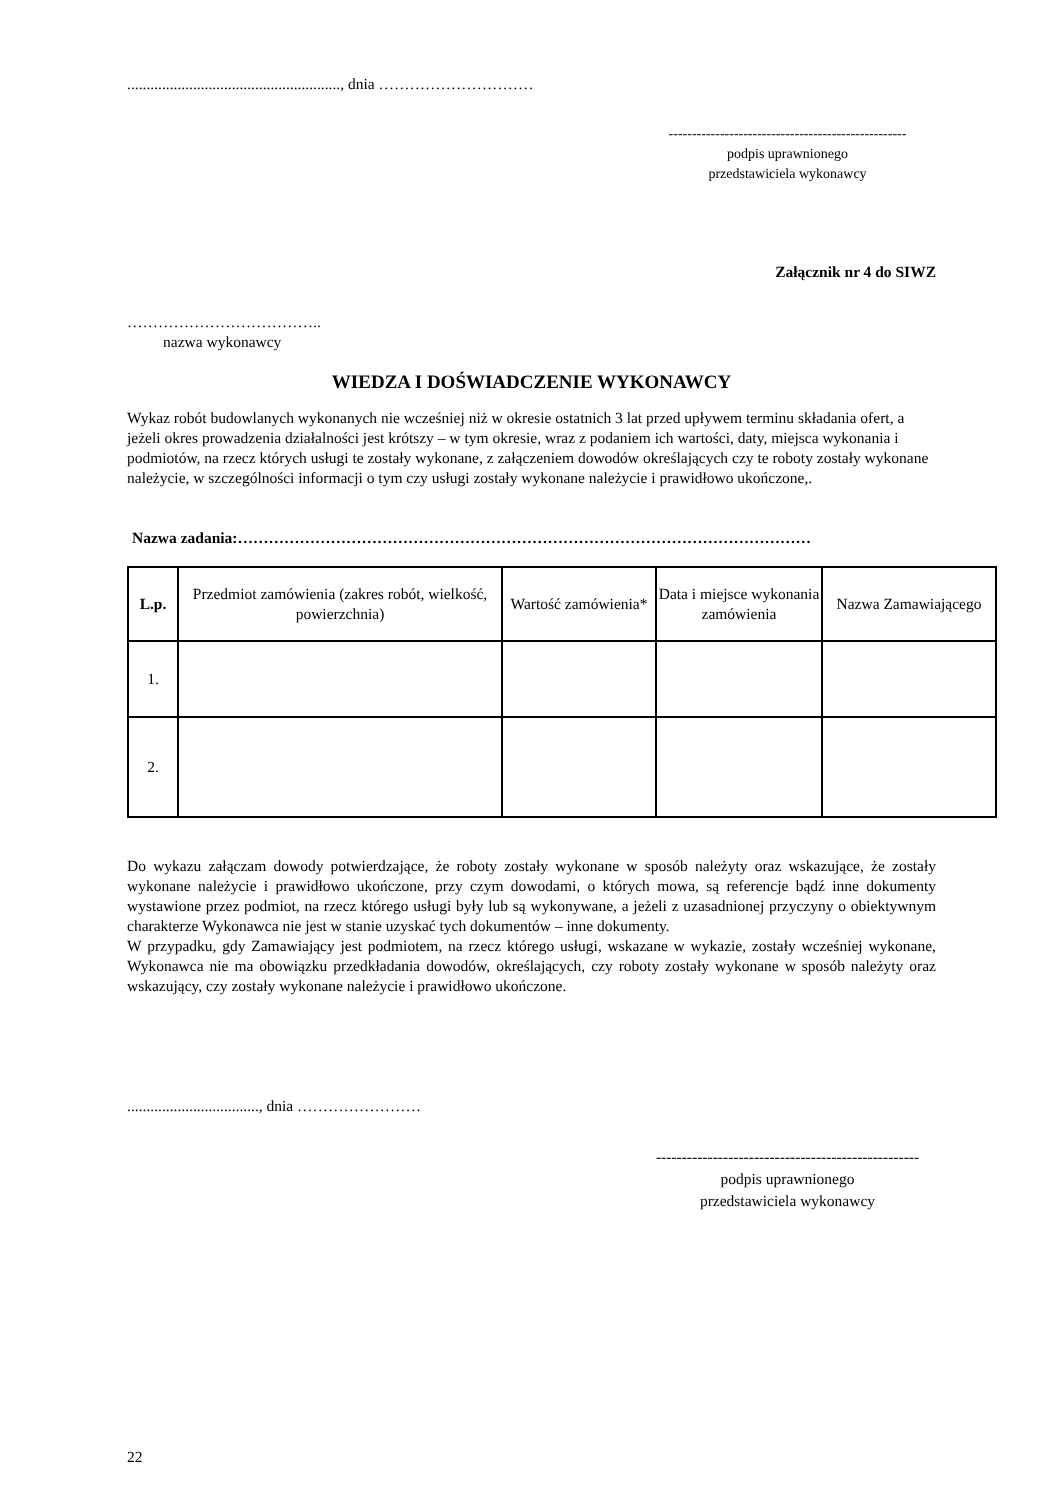......................................................., dnia …………………………
---------------------------------------------------
podpis uprawnionego
przedstawiciela wykonawcy
Załącznik nr 4 do SIWZ
………………………………..
nazwa wykonawcy
WIEDZA I DOŚWIADCZENIE WYKONAWCY
Wykaz robót budowlanych wykonanych nie wcześniej niż w okresie ostatnich 3 lat przed upływem terminu składania ofert, a jeżeli okres prowadzenia działalności jest krótszy – w tym okresie, wraz z podaniem ich wartości, daty, miejsca wykonania i podmiotów, na rzecz których usługi te zostały wykonane, z załączeniem dowodów określających czy te roboty zostały wykonane należycie, w szczególności informacji o tym czy usługi zostały wykonane należycie i prawidłowo ukończone,.
Nazwa zadania:…………………………………………………………………………………………………
| L.p. | Przedmiot zamówienia (zakres robót, wielkość, powierzchnia) | Wartość zamówienia* | Data i miejsce wykonania zamówienia | Nazwa Zamawiającego |
| --- | --- | --- | --- | --- |
| 1. | | | | |
| 2. | | | | |
Do wykazu załączam dowody potwierdzające, że roboty zostały wykonane w sposób należyty oraz wskazujące, że zostały wykonane należycie i prawidłowo ukończone, przy czym dowodami, o których mowa, są referencje bądź inne dokumenty wystawione przez podmiot, na rzecz którego usługi były lub są wykonywane, a jeżeli z uzasadnionej przyczyny o obiektywnym charakterze Wykonawca nie jest w stanie uzyskać tych dokumentów – inne dokumenty.
W przypadku, gdy Zamawiający jest podmiotem, na rzecz którego usługi, wskazane w wykazie, zostały wcześniej wykonane, Wykonawca nie ma obowiązku przedkładania dowodów, określających, czy roboty zostały wykonane w sposób należyty oraz wskazujący, czy zostały wykonane należycie i prawidłowo ukończone.
.................................., dnia ……………………
---------------------------------------------------
podpis uprawnionego
przedstawiciela wykonawcy
22